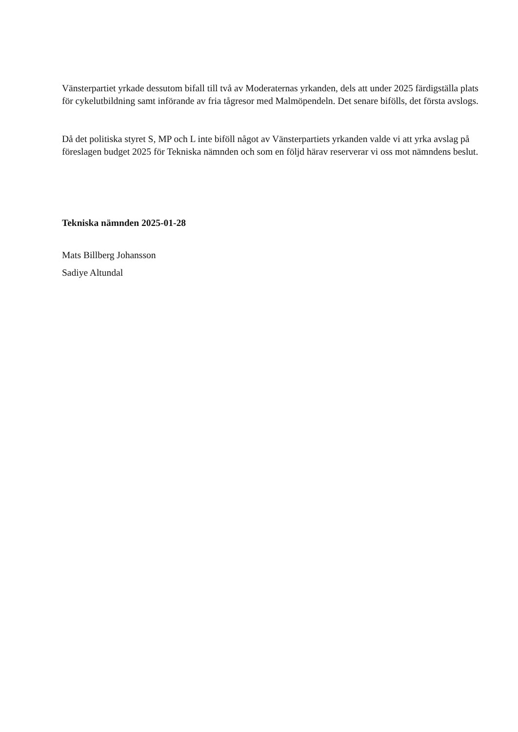Vänsterpartiet yrkade dessutom bifall till två av Moderaternas yrkanden, dels att under 2025 färdigställa plats för cykelutbildning samt införande av fria tågresor med Malmöpendeln. Det senare bifölls, det första avslogs.
Då det politiska styret S, MP och L inte biföll något av Vänsterpartiets yrkanden valde vi att yrka avslag på föreslagen budget 2025 för Tekniska nämnden och som en följd härav reserverar vi oss mot nämndens beslut.
Tekniska nämnden 2025-01-28
Mats Billberg Johansson
Sadiye Altundal